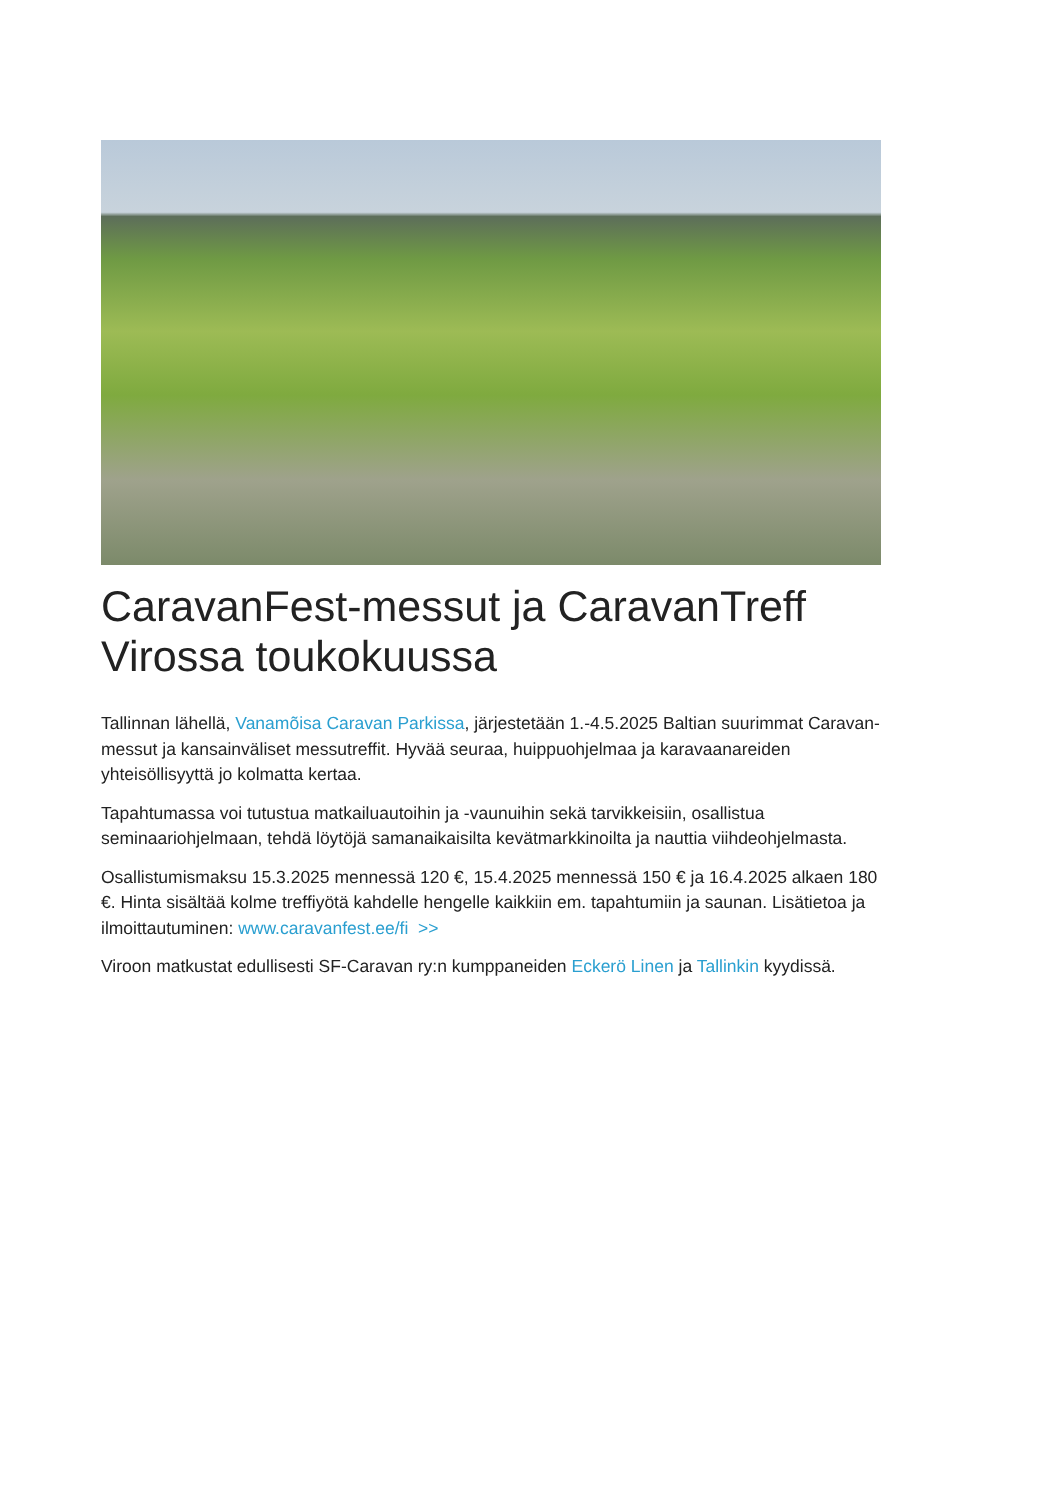CaravanFest-messut ja CaravanTreff Virossa toukokuussa
Tallinnan lähellä, Vanamõisa Caravan Parkissa, järjestetään 1.-4.5.2025 Baltian suurimmat Caravan-messut ja kansainväliset messutreffit. Hyvää seuraa, huippuohjelmaa ja karavaanareiden yhteisöllisyyttä jo kolmatta kertaa.
Tapahtumassa voi tutustua matkailuautoihin ja -vaunuihin sekä tarvikkeisiin, osallistua seminaariohjelmaan, tehdä löytöjä samanaikaisilta kevätmarkkinoilta ja nauttia viihdeohjelmasta.
Osallistumismaksu 15.3.2025 mennessä 120 €, 15.4.2025 mennessä 150 € ja 16.4.2025 alkaen 180 €. Hinta sisältää kolme treffiyötä kahdelle hengelle kaikkiin em. tapahtumiin ja saunan. Lisätietoa ja ilmoittautuminen: www.caravanfest.ee/fi >>
Viroon matkustat edullisesti SF-Caravan ry:n kumppaneiden Eckerö Linen ja Tallinkin kyydissä.